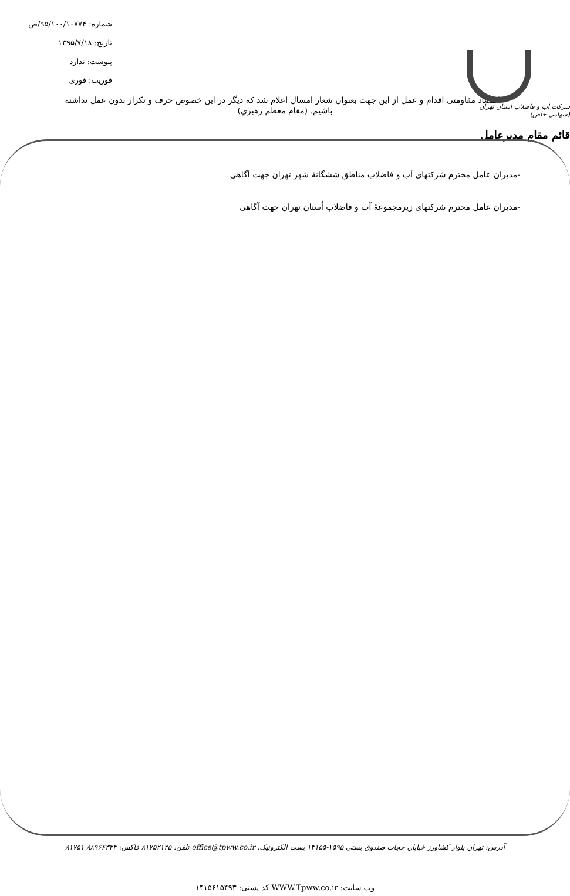شرکت آب و فاضلاب استان تهران (سهامی خاص)
شماره: ۹۵/۱۰۰/۱۰۷۷۴/ص
تاریخ: ۱۳۹۵/۷/۱۸
پیوست: ندارد
فوریت: فوری
«اقتصاد مقاومتی اقدام و عمل از این جهت بعنوان شعار امسال اعلام شد که دیگر در این خصوص حرف و تکرار بدون عمل نداشته باشیم. (مقام معظم رهبري)
قائم مقام مدیرعامل
-مدیران عامل محترم شرکتهای آب و فاضلاب مناطق ششگانهٔ شهر تهران جهت آگاهی
-مدیران عامل محترم شرکتهای زیرمجموعهٔ آب و فاضلاب اُستان تهران جهت آگاهی
آدرس: تهران بلوار کشاورز خیابان حجاب صندوق پستی ۱۵۹۵-۱۴۱۵۵ پست الکترونیک: office@tpww.co.ir تلفن: ۸۱۷۵۲۱۲۵ فاکس: ۸۸۹۶۶۳۲۴ ۸۱۷۵۱
وب سایت: WWW.Tpww.co.ir کد پستی: ۱۴۱۵۶۱۵۴۹۳